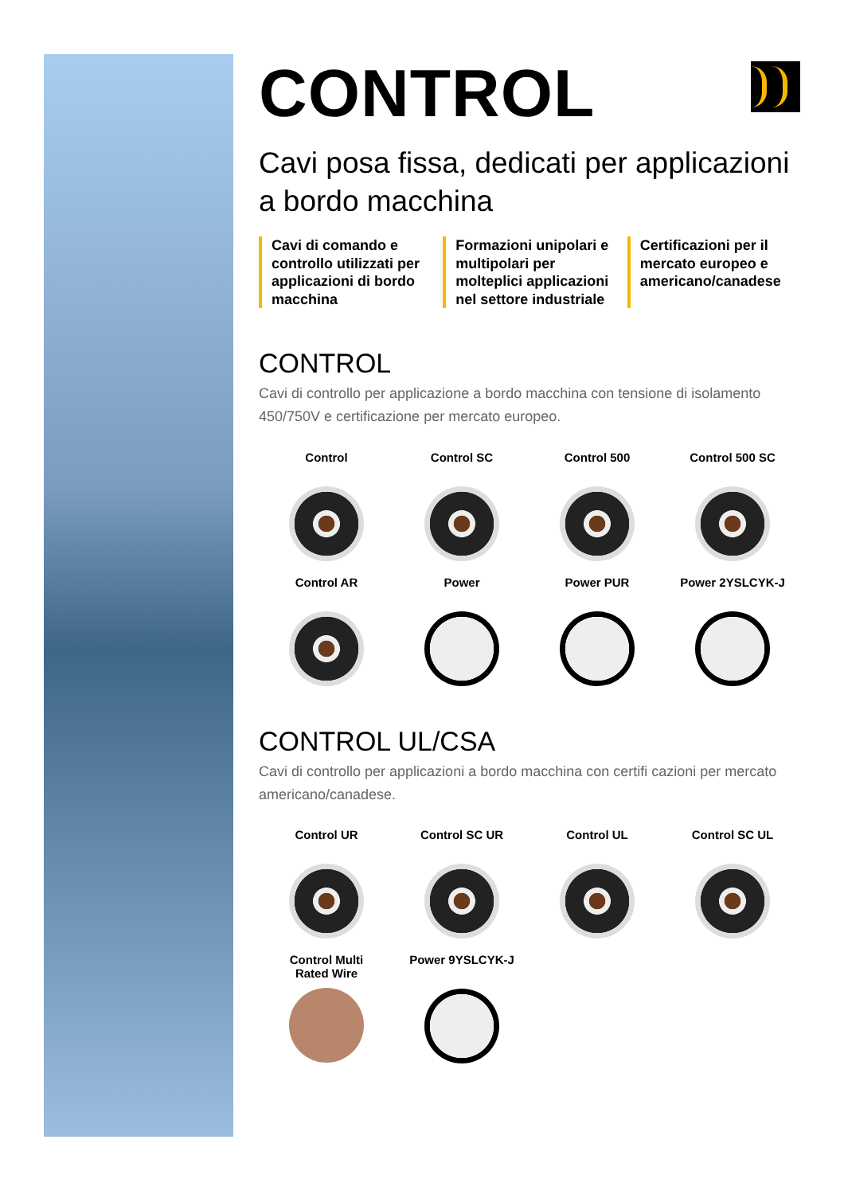CONTROL
Cavi posa fissa, dedicati per applicazioni a bordo macchina
Cavi di comando e controllo utilizzati per applicazioni di bordo macchina
Formazioni unipolari e multipolari per molteplici applicazioni nel settore industriale
Certificazioni per il mercato europeo e americano/canadese
CONTROL
Cavi di controllo per applicazione a bordo macchina con tensione di isolamento 450/750V e certificazione per mercato europeo.
Control
Control SC
Control 500
Control 500 SC
Control AR
Power
Power PUR
Power 2YSLCYK-J
CONTROL UL/CSA
Cavi di controllo per applicazioni a bordo macchina con certifi cazioni per mercato americano/canadese.
Control UR
Control SC UR
Control UL
Control SC UL
Control Multi
Rated Wire
Power 9YSLCYK-J